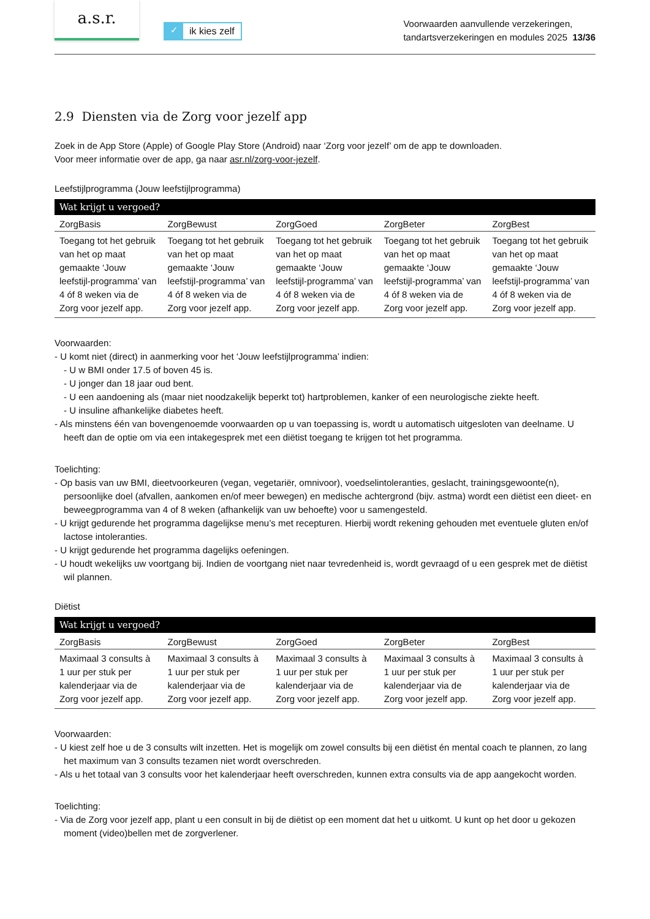a.s.r.
✓ ik kies zelf
Voorwaarden aanvullende verzekeringen,
tandartsverzekeringen en modules 2025 13/36
2.9 Diensten via de Zorg voor jezelf app
Zoek in de App Store (Apple) of Google Play Store (Android) naar ‘Zorg voor jezelf’ om de app te downloaden.
Voor meer informatie over de app, ga naar asr.nl/zorg-voor-jezelf.
Leefstijlprogramma (Jouw leefstijlprogramma)
| Wat krijgt u vergoed? | | | | |
| --- | --- | --- | --- | --- |
| ZorgBasis | ZorgBewust | ZorgGoed | ZorgBeter | ZorgBest |
| Toegang tot het gebruik van het op maat gemaakte ‘Jouw leefstijl-programma’ van 4 óf 8 weken via de Zorg voor jezelf app. | Toegang tot het gebruik van het op maat gemaakte ‘Jouw leefstijl-programma’ van 4 óf 8 weken via de Zorg voor jezelf app. | Toegang tot het gebruik van het op maat gemaakte ‘Jouw leefstijl-programma’ van 4 óf 8 weken via de Zorg voor jezelf app. | Toegang tot het gebruik van het op maat gemaakte ‘Jouw leefstijl-programma’ van 4 óf 8 weken via de Zorg voor jezelf app. | Toegang tot het gebruik van het op maat gemaakte ‘Jouw leefstijl-programma’ van 4 óf 8 weken via de Zorg voor jezelf app. |
Voorwaarden:
- U komt niet (direct) in aanmerking voor het ‘Jouw leefstijlprogramma’ indien:
- U w BMI onder 17.5 of boven 45 is.
- U jonger dan 18 jaar oud bent.
- U een aandoening als (maar niet noodzakelijk beperkt tot) hartproblemen, kanker of een neurologische ziekte heeft.
- U insuline afhankelijke diabetes heeft.
- Als minstens één van bovengenoemde voorwaarden op u van toepassing is, wordt u automatisch uitgesloten van deelname. U heeft dan de optie om via een intakegesprek met een diëtist toegang te krijgen tot het programma.
Toelichting:
- Op basis van uw BMI, dieetvoorkeuren (vegan, vegetariër, omnivoor), voedselintoleranties, geslacht, trainingsgewoonte(n), persoonlijke doel (afvallen, aankomen en/of meer bewegen) en medische achtergrond (bijv. astma) wordt een diëtist een dieet- en beweegprogramma van 4 of 8 weken (afhankelijk van uw behoefte) voor u samengesteld.
- U krijgt gedurende het programma dagelijkse menu’s met recepturen. Hierbij wordt rekening gehouden met eventuele gluten en/of lactose intoleranties.
- U krijgt gedurende het programma dagelijks oefeningen.
- U houdt wekelijks uw voortgang bij. Indien de voortgang niet naar tevredenheid is, wordt gevraagd of u een gesprek met de diëtist wil plannen.
Diëtist
| Wat krijgt u vergoed? | | | | |
| --- | --- | --- | --- | --- |
| ZorgBasis | ZorgBewust | ZorgGoed | ZorgBeter | ZorgBest |
| Maximaal 3 consults à 1 uur per stuk per kalenderjaar via de Zorg voor jezelf app. | Maximaal 3 consults à 1 uur per stuk per kalenderjaar via de Zorg voor jezelf app. | Maximaal 3 consults à 1 uur per stuk per kalenderjaar via de Zorg voor jezelf app. | Maximaal 3 consults à 1 uur per stuk per kalenderjaar via de Zorg voor jezelf app. | Maximaal 3 consults à 1 uur per stuk per kalenderjaar via de Zorg voor jezelf app. |
Voorwaarden:
- U kiest zelf hoe u de 3 consults wilt inzetten. Het is mogelijk om zowel consults bij een diëtist én mental coach te plannen, zo lang het maximum van 3 consults tezamen niet wordt overschreden.
- Als u het totaal van 3 consults voor het kalenderjaar heeft overschreden, kunnen extra consults via de app aangekocht worden.
Toelichting:
- Via de Zorg voor jezelf app, plant u een consult in bij de diëtist op een moment dat het u uitkomt. U kunt op het door u gekozen moment (video)bellen met de zorgverlener.